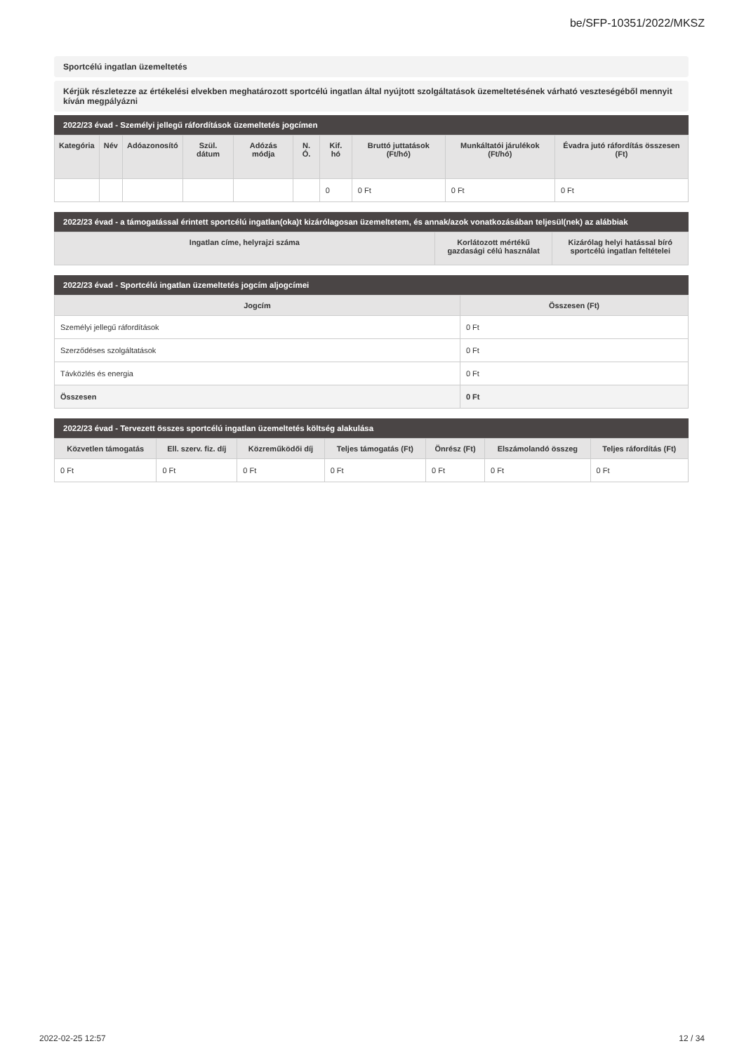be/SFP-10351/2022/MKSZ
Sportcélú ingatlan üzemeltetés
Kérjük részletezze az értékelési elvekben meghatározott sportcélú ingatlan által nyújtott szolgáltatások üzemeltetésének várható veszteségéből mennyit kíván megpályázni
2022/23 évad - Személyi jellegű ráfordítások üzemeltetés jogcímen
| Kategória | Név | Adóazonosító | Szül. dátum | Adózás módja | N. Ó. | Kif. hó | Bruttó juttatások (Ft/hó) | Munkáltatói járulékok (Ft/hó) | Évadra jutó ráfordítás összesen (Ft) |
| --- | --- | --- | --- | --- | --- | --- | --- | --- | --- |
| | | | | | | 0 | 0 Ft | 0 Ft | 0 Ft |
2022/23 évad - a támogatással érintett sportcélú ingatlan(oka)t kizárólagosan üzemeltetem, és annak/azok vonatkozásában teljesül(nek) az alábbiak
| Ingatlan címe, helyrajzi száma | Korlátozott mértékű gazdasági célú használat | Kizárólag helyi hatással bíró sportcélú ingatlan feltételei |
| --- | --- | --- |
2022/23 évad - Sportcélú ingatlan üzemeltetés jogcím aljogcímei
| Jogcím | Összesen (Ft) |
| --- | --- |
| Személyi jellegű ráfordítások | 0 Ft |
| Szerződéses szolgáltatások | 0 Ft |
| Távközlés és energia | 0 Ft |
| Összesen | 0 Ft |
2022/23 évad - Tervezett összes sportcélú ingatlan üzemeltetés költség alakulása
| Közvetlen támogatás | Ell. szerv. fiz. díj | Közreműködői díj | Teljes támogatás (Ft) | Önrész (Ft) | Elszámolandó összeg | Teljes ráfordítás (Ft) |
| --- | --- | --- | --- | --- | --- | --- |
| 0 Ft | 0 Ft | 0 Ft | 0 Ft | 0 Ft | 0 Ft | 0 Ft |
2022-02-25 12:57 12 / 34